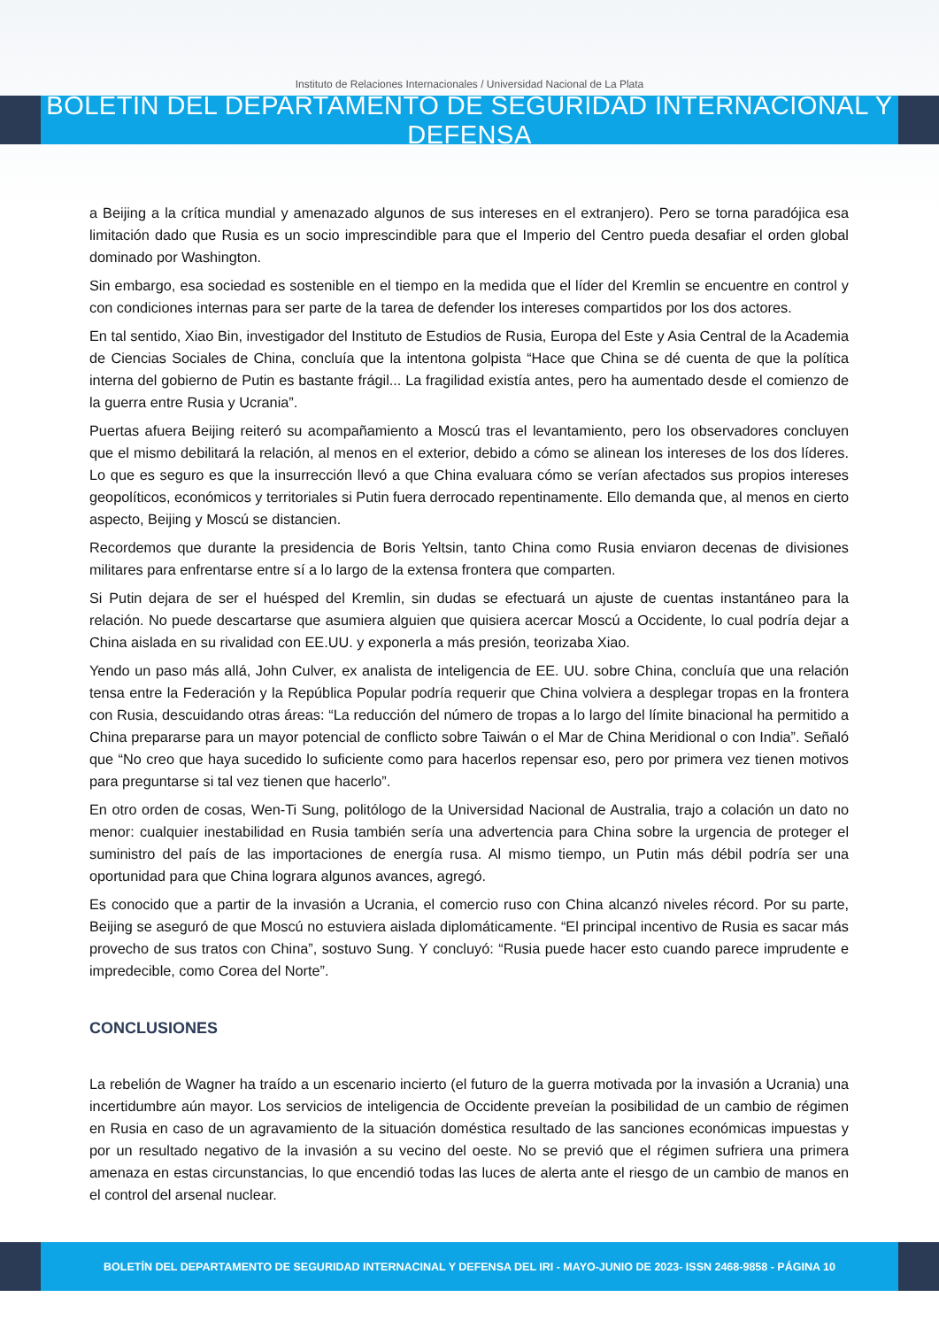Instituto de Relaciones Internacionales / Universidad Nacional de La Plata
BOLETIN DEL DEPARTAMENTO DE SEGURIDAD INTERNACIONAL Y DEFENSA
a Beijing a la crítica mundial y amenazado algunos de sus intereses en el extranjero). Pero se torna paradójica esa limitación dado que Rusia es un socio imprescindible para que el Imperio del Centro pueda desafiar el orden global dominado por Washington.
Sin embargo, esa sociedad es sostenible en el tiempo en la medida que el líder del Kremlin se encuentre en control y con condiciones internas para ser parte de la tarea de defender los intereses compartidos por los dos actores.
En tal sentido, Xiao Bin, investigador del Instituto de Estudios de Rusia, Europa del Este y Asia Central de la Academia de Ciencias Sociales de China, concluía que la intentona golpista “Hace que China se dé cuenta de que la política interna del gobierno de Putin es bastante frágil... La fragilidad existía antes, pero ha aumentado desde el comienzo de la guerra entre Rusia y Ucrania”.
Puertas afuera Beijing reiteró su acompañamiento a Moscú tras el levantamiento, pero los observadores concluyen que el mismo debilitará la relación, al menos en el exterior, debido a cómo se alinean los intereses de los dos líderes. Lo que es seguro es que la insurrección llevó a que China evaluara cómo se verían afectados sus propios intereses geopolíticos, económicos y territoriales si Putin fuera derrocado repentinamente. Ello demanda que, al menos en cierto aspecto, Beijing y Moscú se distancien.
Recordemos que durante la presidencia de Boris Yeltsin, tanto China como Rusia enviaron decenas de divisiones militares para enfrentarse entre sí a lo largo de la extensa frontera que comparten.
Si Putin dejara de ser el huésped del Kremlin, sin dudas se efectuará un ajuste de cuentas instantáneo para la relación. No puede descartarse que asumiera alguien que quisiera acercar Moscú a Occidente, lo cual podría dejar a China aislada en su rivalidad con EE.UU. y exponerla a más presión, teorizaba Xiao.
Yendo un paso más allá, John Culver, ex analista de inteligencia de EE. UU. sobre China, concluía que una relación tensa entre la Federación y la República Popular podría requerir que China volviera a desplegar tropas en la frontera con Rusia, descuidando otras áreas: “La reducción del número de tropas a lo largo del límite binacional ha permitido a China prepararse para un mayor potencial de conflicto sobre Taiwán o el Mar de China Meridional o con India”. Señaló que “No creo que haya sucedido lo suficiente como para hacerlos repensar eso, pero por primera vez tienen motivos para preguntarse si tal vez tienen que hacerlo”.
En otro orden de cosas, Wen-Ti Sung, politólogo de la Universidad Nacional de Australia, trajo a colación un dato no menor: cualquier inestabilidad en Rusia también sería una advertencia para China sobre la urgencia de proteger el suministro del país de las importaciones de energía rusa. Al mismo tiempo, un Putin más débil podría ser una oportunidad para que China lograra algunos avances, agregó.
Es conocido que a partir de la invasión a Ucrania, el comercio ruso con China alcanzó niveles récord. Por su parte, Beijing se aseguró de que Moscú no estuviera aislada diplomáticamente. “El principal incentivo de Rusia es sacar más provecho de sus tratos con China”, sostuvo Sung. Y concluyó: “Rusia puede hacer esto cuando parece imprudente e impredecible, como Corea del Norte”.
CONCLUSIONES
La rebelión de Wagner ha traído a un escenario incierto (el futuro de la guerra motivada por la invasión a Ucrania) una incertidumbre aún mayor. Los servicios de inteligencia de Occidente preveían la posibilidad de un cambio de régimen en Rusia en caso de un agravamiento de la situación doméstica resultado de las sanciones económicas impuestas y por un resultado negativo de la invasión a su vecino del oeste. No se previó que el régimen sufriera una primera amenaza en estas circunstancias, lo que encendió todas las luces de alerta ante el riesgo de un cambio de manos en el control del arsenal nuclear.
BOLETÍN DEL DEPARTAMENTO DE SEGURIDAD INTERNACINAL Y DEFENSA DEL IRI - MAYO-JUNIO DE 2023- ISSN 2468-9858 - PÁGINA 10